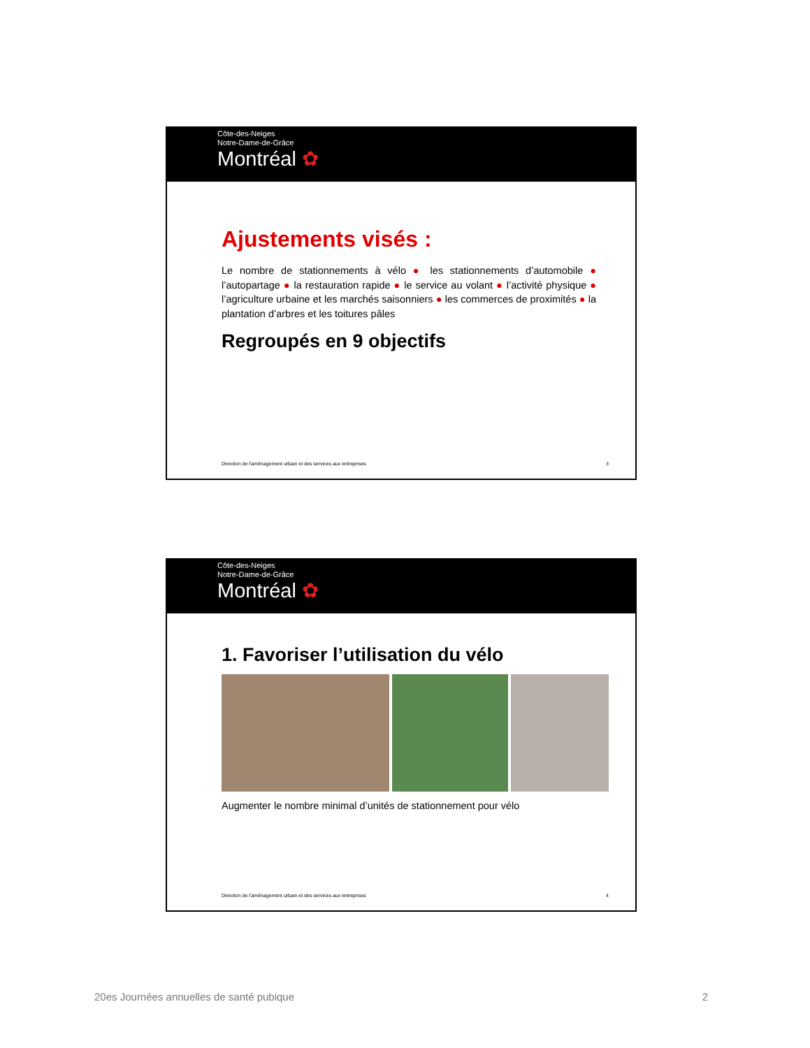Côte-des-Neiges
Notre-Dame-de-Grâce
Montréal ✿
Ajustements visés :
Le nombre de stationnements à vélo ● les stationnements d’automobile ● l’autopartage ● la restauration rapide ● le service au volant ● l’activité physique ● l’agriculture urbaine et les marchés saisonniers ● les commerces de proximités ● la plantation d’arbres et les toitures pâles
Regroupés en 9 objectifs
Direction de l'aménagement urbain et des services aux entreprises 3
Côte-des-Neiges
Notre-Dame-de-Grâce
Montréal ✿
1. Favoriser l’utilisation du vélo
Augmenter le nombre minimal d’unités de stationnement pour vélo
Direction de l'aménagement urbain et des services aux entreprises 4
20es Journées annuelles de santé pubique 2